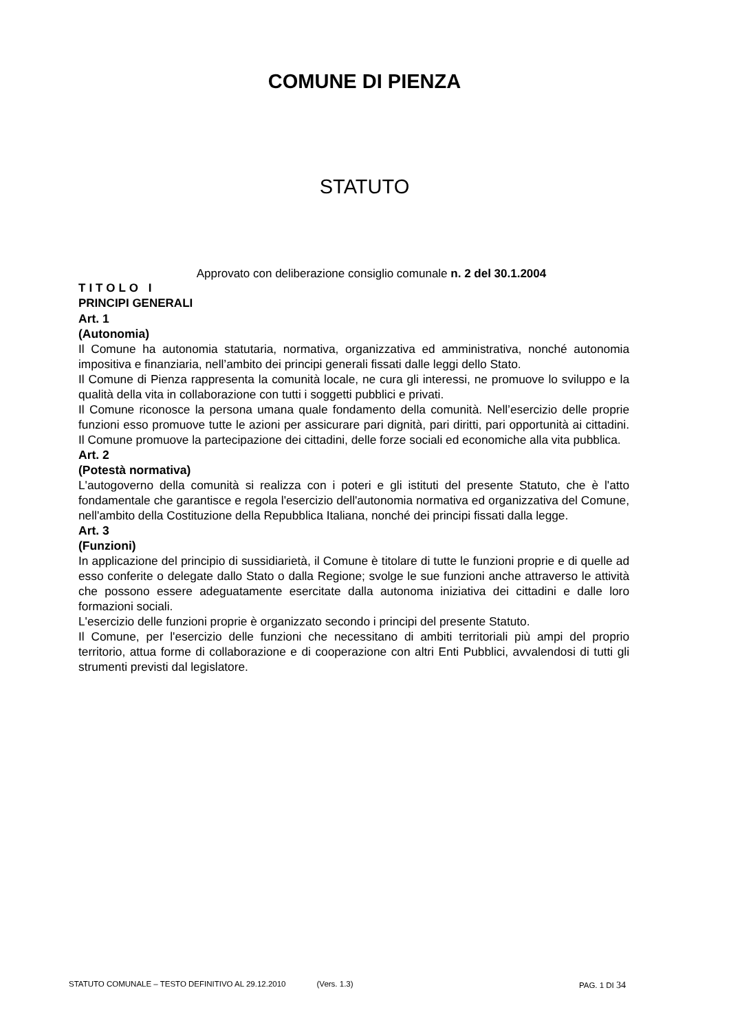COMUNE DI PIENZA
STATUTO
Approvato con deliberazione consiglio comunale n. 2 del 30.1.2004
TITOLO I
PRINCIPI GENERALI
Art. 1
(Autonomia)
Il Comune ha autonomia statutaria, normativa, organizzativa ed amministrativa, nonché autonomia impositiva e finanziaria, nell’ambito dei principi generali fissati dalle leggi dello Stato.
Il Comune di Pienza rappresenta la comunità locale, ne cura gli interessi, ne promuove lo sviluppo e la qualità della vita in collaborazione con tutti i soggetti pubblici e privati.
Il Comune riconosce la persona umana quale fondamento della comunità. Nell’esercizio delle proprie funzioni esso promuove tutte le azioni per assicurare pari dignità, pari diritti, pari opportunità ai cittadini. Il Comune promuove la partecipazione dei cittadini, delle forze sociali ed economiche alla vita pubblica.
Art. 2
(Potestà normativa)
L'autogoverno della comunità si realizza con i poteri e gli istituti del presente Statuto, che è l'atto fondamentale che garantisce e regola l'esercizio dell'autonomia normativa ed organizzativa del Comune, nell'ambito della Costituzione della Repubblica Italiana, nonché dei principi fissati dalla legge.
Art. 3
(Funzioni)
In applicazione del principio di sussidiarietà, il Comune è titolare di tutte le funzioni proprie e di quelle ad esso conferite o delegate dallo Stato o dalla Regione; svolge le sue funzioni anche attraverso le attività che possono essere adeguatamente esercitate dalla autonoma iniziativa dei cittadini e dalle loro formazioni sociali.
L'esercizio delle funzioni proprie è organizzato secondo i principi del presente Statuto.
Il Comune, per l'esercizio delle funzioni che necessitano di ambiti territoriali più ampi del proprio territorio, attua forme di collaborazione e di cooperazione con altri Enti Pubblici, avvalendosi di tutti gli strumenti previsti dal legislatore.
STATUTO COMUNALE – TESTO DEFINITIVO AL 29.12.2010 (Vers. 1.3) PAG. 1 DI 34